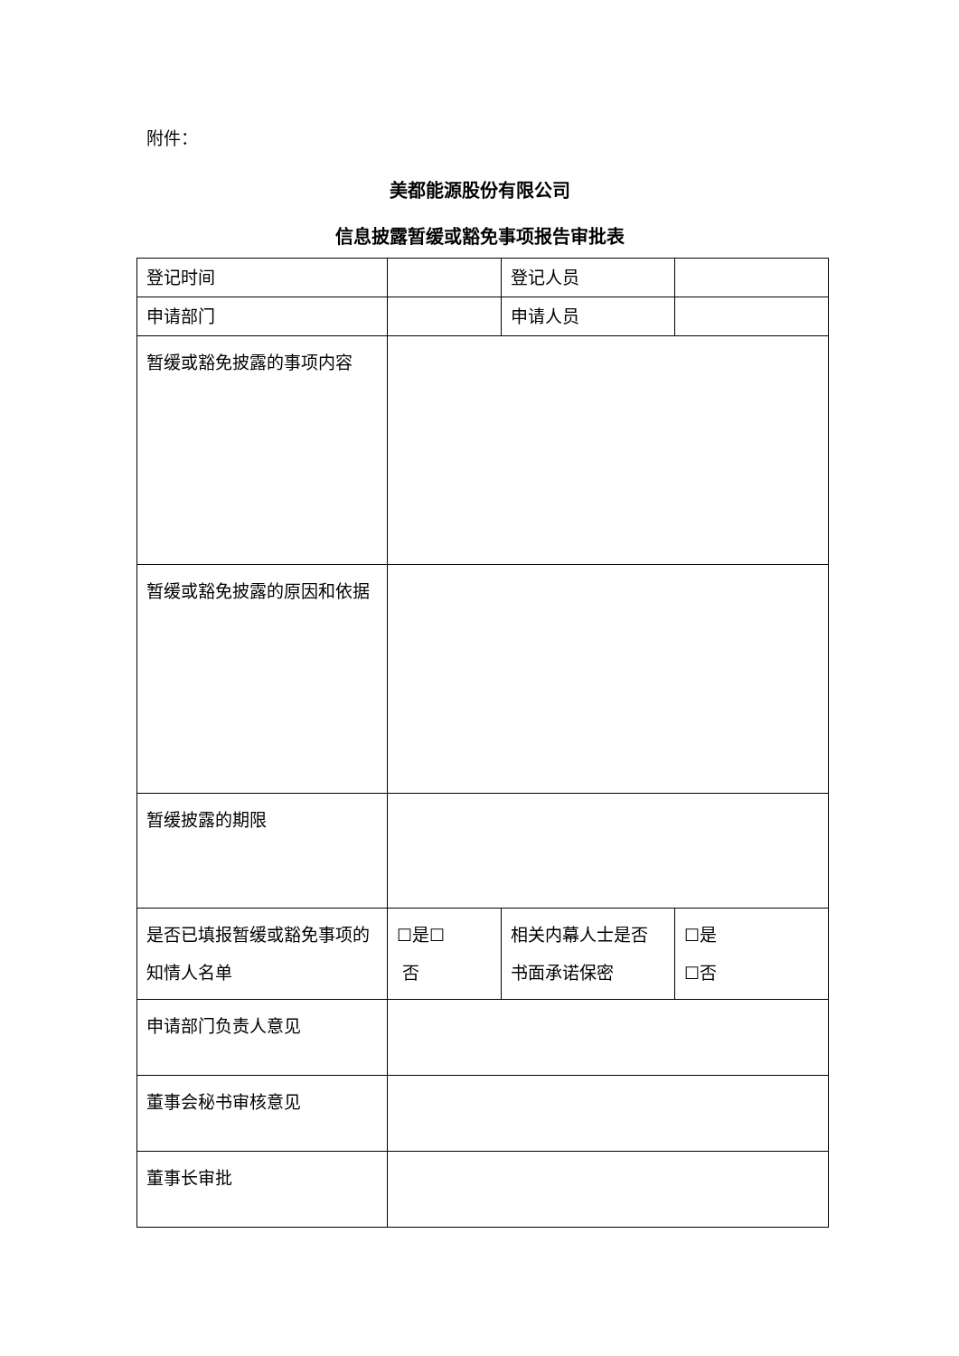附件：
美都能源股份有限公司
信息披露暂缓或豁免事项报告审批表
| 登记时间 | | 登记人员 | |
| 申请部门 | | 申请人员 | |
| 暂缓或豁免披露的事项内容 | | | |
| 暂缓或豁免披露的原因和依据 | | | |
| 暂缓披露的期限 | | | |
| 是否已填报暂缓或豁免事项的知情人名单 | ☐是☐ 否 | 相关内幕人士是否书面承诺保密 | ☐是 ☐否 |
| 申请部门负责人意见 | | | |
| 董事会秘书审核意见 | | | |
| 董事长审批 | | | |